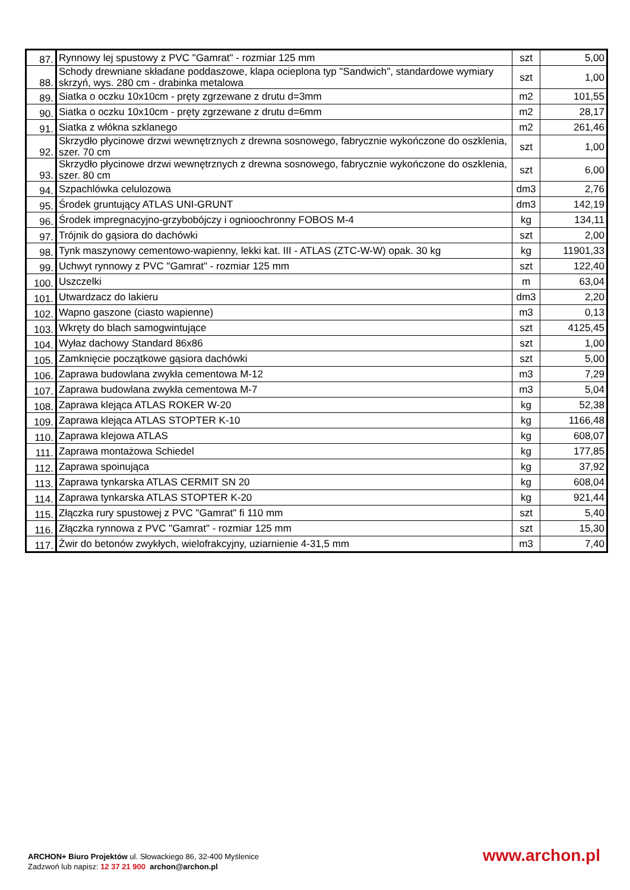| 87. | Rynnowy lej spustowy z PVC "Gamrat" - rozmiar 125 mm | szt | 5,00 |
| 88. | Schody drewniane składane poddaszowe, klapa ocieplona typ "Sandwich", standardowe wymiary skrzyń, wys. 280 cm - drabinka metalowa | szt | 1,00 |
| 89. | Siatka o oczku 10x10cm - pręty zgrzewane z drutu d=3mm | m2 | 101,55 |
| 90. | Siatka o oczku 10x10cm - pręty zgrzewane z drutu d=6mm | m2 | 28,17 |
| 91. | Siatka z włókna szklanego | m2 | 261,46 |
| 92. | Skrzydło płycinowe drzwi wewnętrznych z drewna sosnowego, fabrycznie wykończone do oszklenia, szer. 70 cm | szt | 1,00 |
| 93. | Skrzydło płycinowe drzwi wewnętrznych z drewna sosnowego, fabrycznie wykończone do oszklenia, szer. 80 cm | szt | 6,00 |
| 94. | Szpachlówka celulozowa | dm3 | 2,76 |
| 95. | Środek gruntujący ATLAS UNI-GRUNT | dm3 | 142,19 |
| 96. | Środek impregnacyjno-grzybobójczy i ognioochronny FOBOS M-4 | kg | 134,11 |
| 97. | Trójnik do gąsiora do dachówki | szt | 2,00 |
| 98. | Tynk maszynowy cementowo-wapienny, lekki kat. III - ATLAS (ZTC-W-W) opak. 30 kg | kg | 11901,33 |
| 99. | Uchwyt rynnowy z PVC "Gamrat" - rozmiar 125 mm | szt | 122,40 |
| 100. | Uszczelki | m | 63,04 |
| 101. | Utwardzacz do lakieru | dm3 | 2,20 |
| 102. | Wapno gaszone (ciasto wapienne) | m3 | 0,13 |
| 103. | Wkręty do blach samogwintujące | szt | 4125,45 |
| 104. | Wyłaz dachowy Standard 86x86 | szt | 1,00 |
| 105. | Zamknięcie początkowe gąsiora dachówki | szt | 5,00 |
| 106. | Zaprawa budowlana zwykła cementowa M-12 | m3 | 7,29 |
| 107. | Zaprawa budowlana zwykła cementowa M-7 | m3 | 5,04 |
| 108. | Zaprawa klejąca ATLAS ROKER W-20 | kg | 52,38 |
| 109. | Zaprawa klejąca ATLAS STOPTER K-10 | kg | 1166,48 |
| 110. | Zaprawa klejowa ATLAS | kg | 608,07 |
| 111. | Zaprawa montażowa Schiedel | kg | 177,85 |
| 112. | Zaprawa spoinująca | kg | 37,92 |
| 113. | Zaprawa tynkarska ATLAS CERMIT SN 20 | kg | 608,04 |
| 114. | Zaprawa tynkarska ATLAS STOPTER K-20 | kg | 921,44 |
| 115. | Złączka rury spustowej z PVC "Gamrat" fi 110 mm | szt | 5,40 |
| 116. | Złączka rynnowa z PVC "Gamrat" - rozmiar 125 mm | szt | 15,30 |
| 117. | Żwir do betonów zwykłych, wielofrakcyjny, uziarnienie 4-31,5 mm | m3 | 7,40 |
ARCHON+ Biuro Projektów ul. Słowackiego 86, 32-400 Myślenice
Zadzwoń lub napisz: 12 37 21 900 archon@archon.pl
www.archon.pl